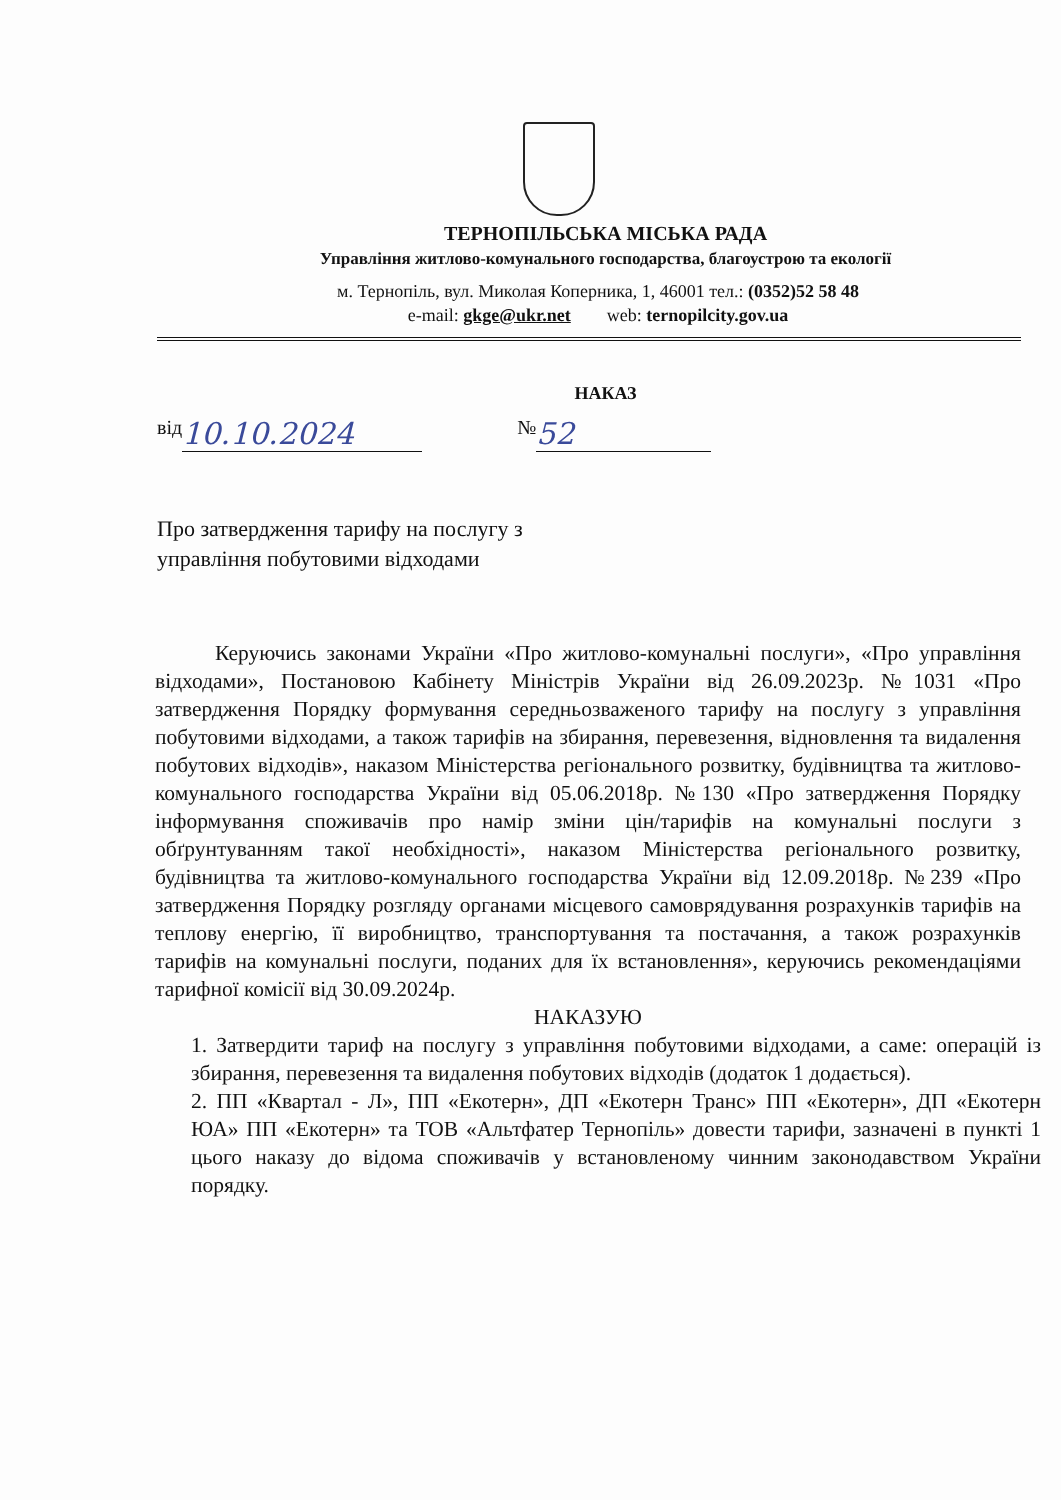ТЕРНОПІЛЬСЬКА МІСЬКА РАДА
Управління житлово-комунального господарства, благоустрою та екології
м. Тернопіль, вул. Миколая Коперника, 1, 46001 тел.: (0352)52 58 48
e-mail: gkge@ukr.net web: ternopilcity.gov.ua
НАКАЗ
від 10.10.2024 № 52
Про затвердження тарифу на послугу з
управління побутовими відходами
Керуючись законами України «Про житлово-комунальні послуги», «Про управління відходами», Постановою Кабінету Міністрів України від 26.09.2023р. №1031 «Про затвердження Порядку формування середньозваженого тарифу на послугу з управління побутовими відходами, а також тарифів на збирання, перевезення, відновлення та видалення побутових відходів», наказом Міністерства регіонального розвитку, будівництва та житлово-комунального господарства України від 05.06.2018р. №130 «Про затвердження Порядку інформування споживачів про намір зміни цін/тарифів на комунальні послуги з обґрунтуванням такої необхідності», наказом Міністерства регіонального розвитку, будівництва та житлово-комунального господарства України від 12.09.2018р. №239 «Про затвердження Порядку розгляду органами місцевого самоврядування розрахунків тарифів на теплову енергію, її виробництво, транспортування та постачання, а також розрахунків тарифів на комунальні послуги, поданих для їх встановлення», керуючись рекомендаціями тарифної комісії від 30.09.2024р.
НАКАЗУЮ
1. Затвердити тариф на послугу з управління побутовими відходами, а саме: операцій із збирання, перевезення та видалення побутових відходів (додаток 1 додається).
2. ПП «Квартал - Л», ПП «Екотерн», ДП «Екотерн Транс» ПП «Екотерн», ДП «Екотерн ЮА» ПП «Екотерн» та ТОВ «Альтфатер Тернопіль» довести тарифи, зазначені в пункті 1 цього наказу до відома споживачів у встановленому чинним законодавством України порядку.